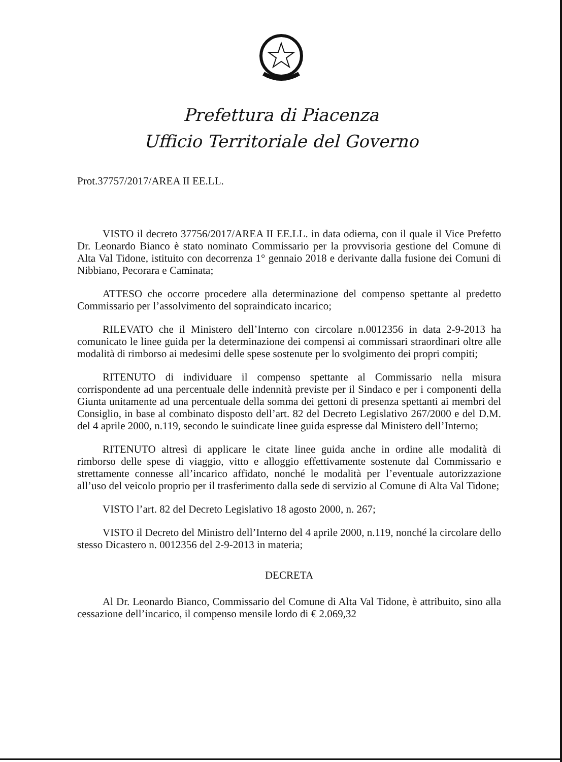Prefettura di Piacenza
Ufficio Territoriale del Governo
Prot.37757/2017/AREA II EE.LL.
VISTO il decreto 37756/2017/AREA II EE.LL. in data odierna, con il quale il Vice Prefetto Dr. Leonardo Bianco è stato nominato Commissario per la provvisoria gestione del Comune di Alta Val Tidone, istituito con decorrenza 1° gennaio 2018 e derivante dalla fusione dei Comuni di Nibbiano, Pecorara e Caminata;
ATTESO che occorre procedere alla determinazione del compenso spettante al predetto Commissario per l’assolvimento del sopraindicato incarico;
RILEVATO che il Ministero dell’Interno con circolare n.0012356 in data 2-9-2013 ha comunicato le linee guida per la determinazione dei compensi ai commissari straordinari oltre alle modalità di rimborso ai medesimi delle spese sostenute per lo svolgimento dei propri compiti;
RITENUTO di individuare il compenso spettante al Commissario nella misura corrispondente ad una percentuale delle indennità previste per il Sindaco e per i componenti della Giunta unitamente ad una percentuale della somma dei gettoni di presenza spettanti ai membri del Consiglio, in base al combinato disposto dell’art. 82 del Decreto Legislativo 267/2000 e del D.M. del 4 aprile 2000, n.119, secondo le suindicate linee guida espresse dal Ministero dell’Interno;
RITENUTO altresì di applicare le citate linee guida anche in ordine alle modalità di rimborso delle spese di viaggio, vitto e alloggio effettivamente sostenute dal Commissario e strettamente connesse all’incarico affidato, nonché le modalità per l’eventuale autorizzazione all’uso del veicolo proprio per il trasferimento dalla sede di servizio al Comune di Alta Val Tidone;
VISTO l’art. 82 del Decreto Legislativo 18 agosto 2000, n. 267;
VISTO il Decreto del Ministro dell’Interno del 4 aprile 2000, n.119, nonché la circolare dello stesso Dicastero n. 0012356 del 2-9-2013 in materia;
DECRETA
Al Dr. Leonardo Bianco, Commissario del Comune di Alta Val Tidone, è attribuito, sino alla cessazione dell’incarico, il compenso mensile lordo di € 2.069,32